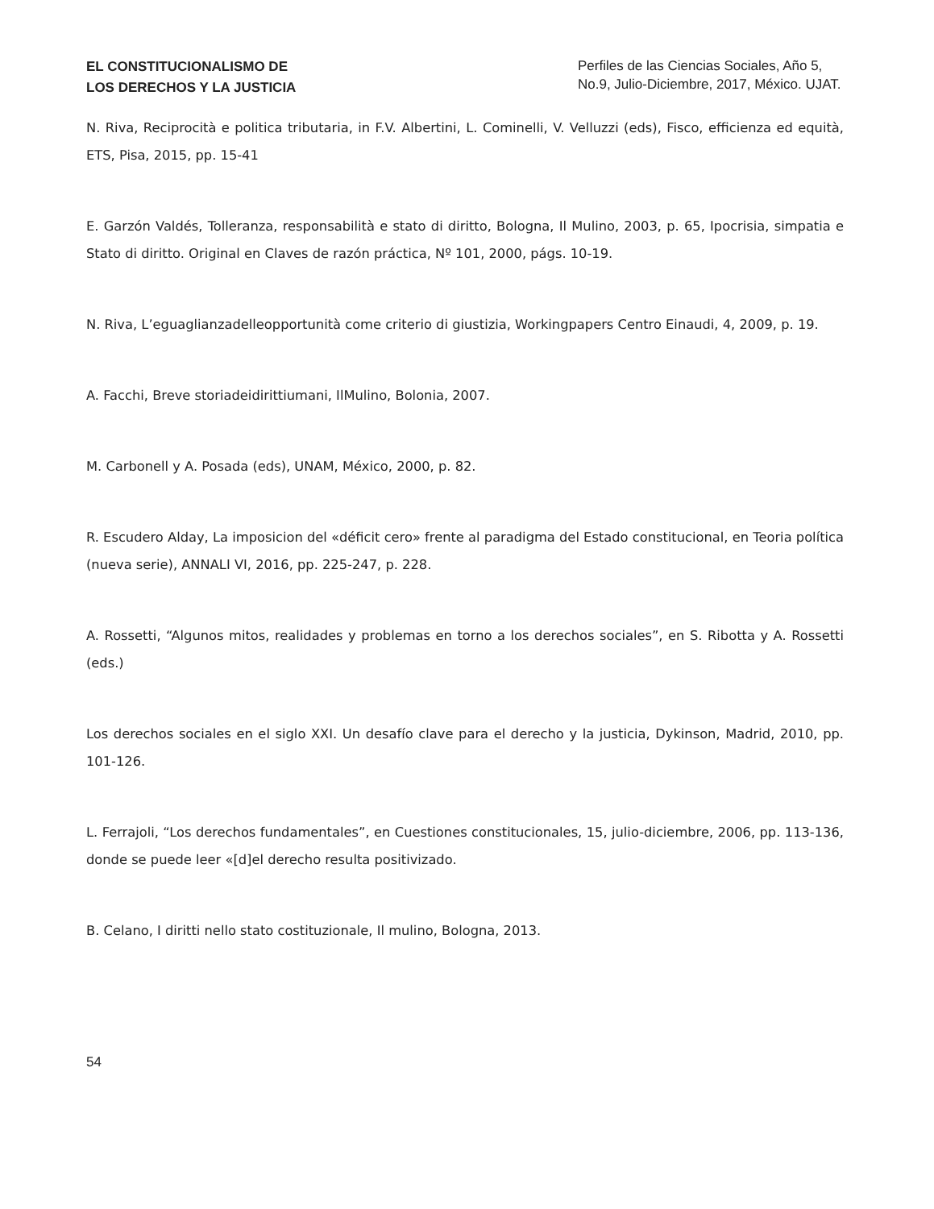EL CONSTITUCIONALISMO DE
LOS DERECHOS Y LA JUSTICIA
Perfiles de las Ciencias Sociales, Año 5, No.9, Julio-Diciembre, 2017, México. UJAT.
N. Riva, Reciprocità e politica tributaria, in F.V. Albertini, L. Cominelli, V. Velluzzi (eds), Fisco, efficienza ed equità, ETS, Pisa, 2015, pp. 15-41
E. Garzón Valdés, Tolleranza, responsabilità e stato di diritto, Bologna, Il Mulino, 2003, p. 65, Ipocrisia, simpatia e Stato di diritto. Original en Claves de razón práctica, Nº 101, 2000, págs. 10-19.
N. Riva, L’eguaglianzadelleopportunità come criterio di giustizia, Workingpapers Centro Einaudi, 4, 2009, p. 19.
A. Facchi, Breve storiadeidirittiumani, IlMulino, Bolonia, 2007.
M. Carbonell y A. Posada (eds), UNAM, México, 2000, p. 82.
R. Escudero Alday, La imposicion del «déficit cero» frente al paradigma del Estado constitucional, en Teoria política (nueva serie), ANNALI VI, 2016, pp. 225-247, p. 228.
A. Rossetti, “Algunos mitos, realidades y problemas en torno a los derechos sociales”, en S. Ribotta y A. Rossetti (eds.)
Los derechos sociales en el siglo XXI. Un desafío clave para el derecho y la justicia, Dykinson, Madrid, 2010, pp. 101-126.
L. Ferrajoli, “Los derechos fundamentales”, en Cuestiones constitucionales, 15, julio-diciembre, 2006, pp. 113-136, donde se puede leer «[d]el derecho resulta positivizado.
B. Celano, I diritti nello stato costituzionale, Il mulino, Bologna, 2013.
54